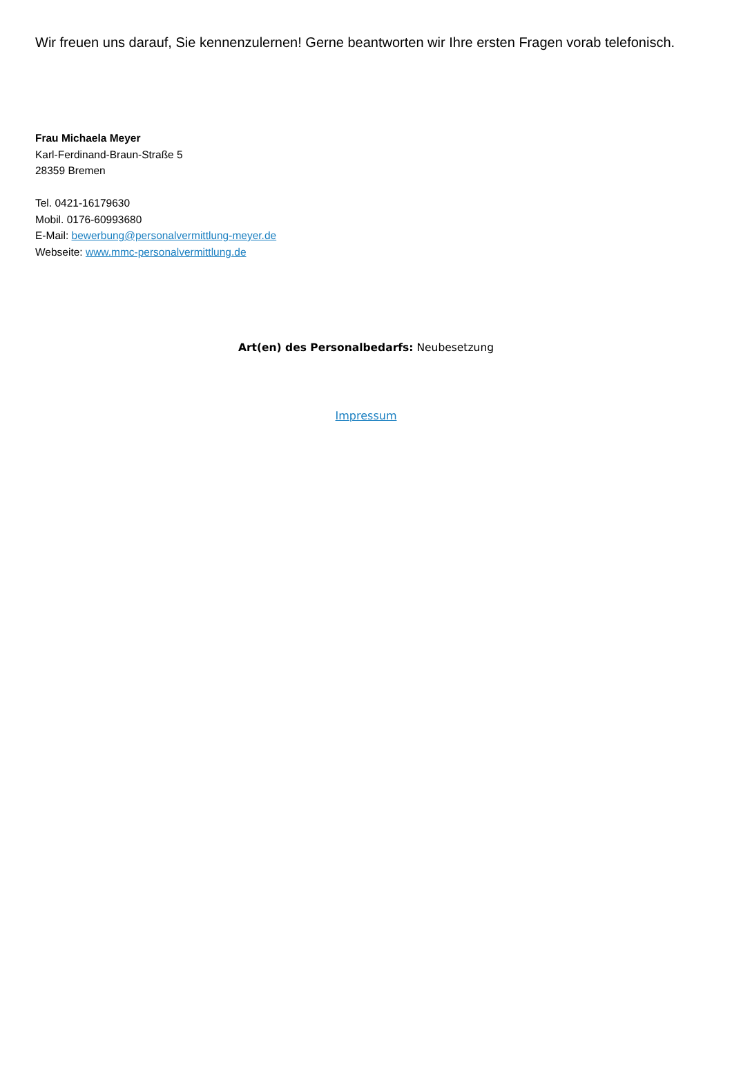Wir freuen uns darauf, Sie kennenzulernen! Gerne beantworten wir Ihre ersten Fragen vorab telefonisch.
Frau Michaela Meyer
Karl-Ferdinand-Braun-Straße 5
28359 Bremen
Tel. 0421-16179630
Mobil. 0176-60993680
E-Mail: bewerbung@personalvermittlung-meyer.de
Webseite: www.mmc-personalvermittlung.de
Art(en) des Personalbedarfs: Neubesetzung
Impressum